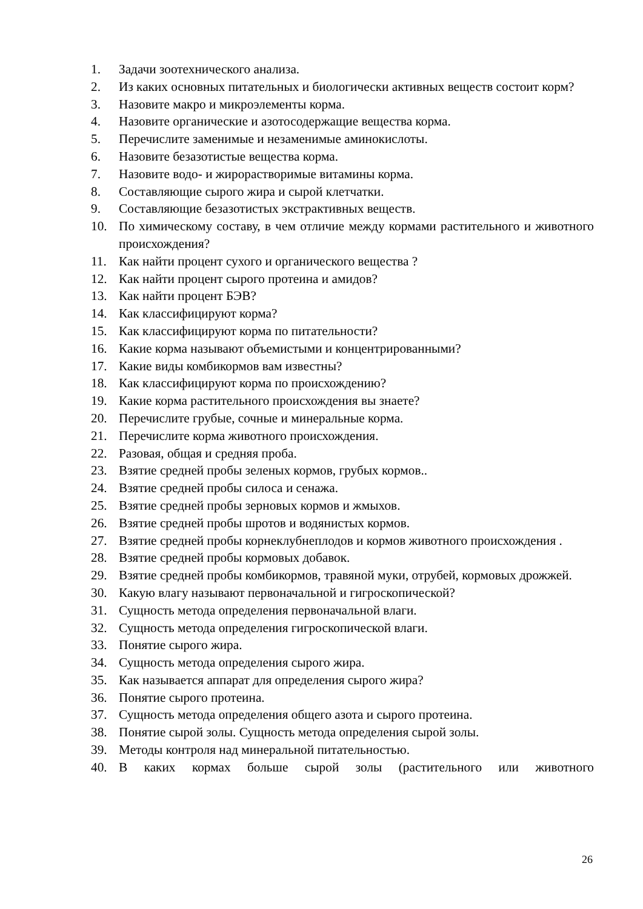1. Задачи зоотехнического анализа.
2. Из каких основных питательных и биологически активных веществ состоит корм?
3. Назовите макро и микроэлементы корма.
4. Назовите органические и азотосодержащие вещества корма.
5. Перечислите заменимые и незаменимые аминокислоты.
6. Назовите безазотистые вещества корма.
7. Назовите водо- и жирорастворимые витамины корма.
8. Составляющие сырого жира и сырой клетчатки.
9. Составляющие безазотистых экстрактивных веществ.
10. По химическому составу, в чем отличие между кормами растительного и животного происхождения?
11. Как найти процент сухого и органического вещества ?
12. Как найти процент сырого протеина и амидов?
13. Как найти процент БЭВ?
14. Как классифицируют корма?
15. Как классифицируют корма по питательности?
16. Какие корма называют объемистыми и концентрированными?
17. Какие виды комбикормов вам известны?
18. Как классифицируют корма по происхождению?
19. Какие корма растительного происхождения вы знаете?
20. Перечислите грубые, сочные и минеральные корма.
21. Перечислите корма животного происхождения.
22. Разовая, общая и средняя проба.
23. Взятие средней пробы зеленых кормов, грубых кормов..
24. Взятие средней пробы силоса и сенажа.
25. Взятие средней пробы зерновых кормов и жмыхов.
26. Взятие средней пробы шротов и водянистых кормов.
27. Взятие средней пробы корнеклубнеплодов и кормов животного происхождения .
28. Взятие средней пробы кормовых добавок.
29. Взятие средней пробы комбикормов, травяной муки, отрубей, кормовых дрожжей.
30. Какую влагу называют первоначальной и гигроскопической?
31. Сущность метода определения первоначальной влаги.
32. Сущность метода определения гигроскопической влаги.
33. Понятие сырого жира.
34. Сущность метода определения сырого жира.
35. Как называется аппарат для определения сырого жира?
36. Понятие сырого протеина.
37. Сущность метода определения общего азота и сырого протеина.
38. Понятие сырой золы. Сущность метода определения сырой золы.
39. Методы контроля над минеральной питательностью.
40. В каких кормах больше сырой золы (растительного или животного
26